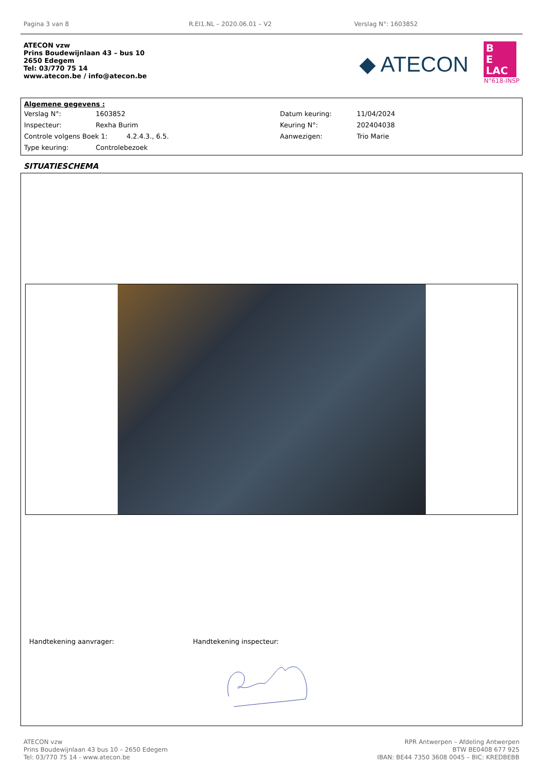Pagina 3 van 8 R.EI1.NL – 2020.06.01 – V2 Verslag N°: 1603852
ATECON vzw
Prins Boudewijnlaan 43 – bus 10
2650 Edegem
Tel: 03/770 75 14
www.atecon.be / info@atecon.be
◆ ATECON
B
E
LAC
N°618-INSP
Algemene gegevens :
| Verslag N°: | 1603852 | Datum keuring: | 11/04/2024 |
| Inspecteur: | Rexha Burim | Keuring N°: | 202404038 |
| Controle volgens Boek 1: 4.2.4.3., 6.5. | | Aanwezigen: | Trio Marie |
| Type keuring: | Controlebezoek | | |
SITUATIESCHEMA
Handtekening aanvrager: Handtekening inspecteur:
ATECON vzw
Prins Boudewijnlaan 43 bus 10 – 2650 Edegem
Tel: 03/770 75 14 - www.atecon.be
RPR Antwerpen – Afdeling Antwerpen
BTW BE0408 677 925
IBAN: BE44 7350 3608 0045 – BIC: KREDBEBB